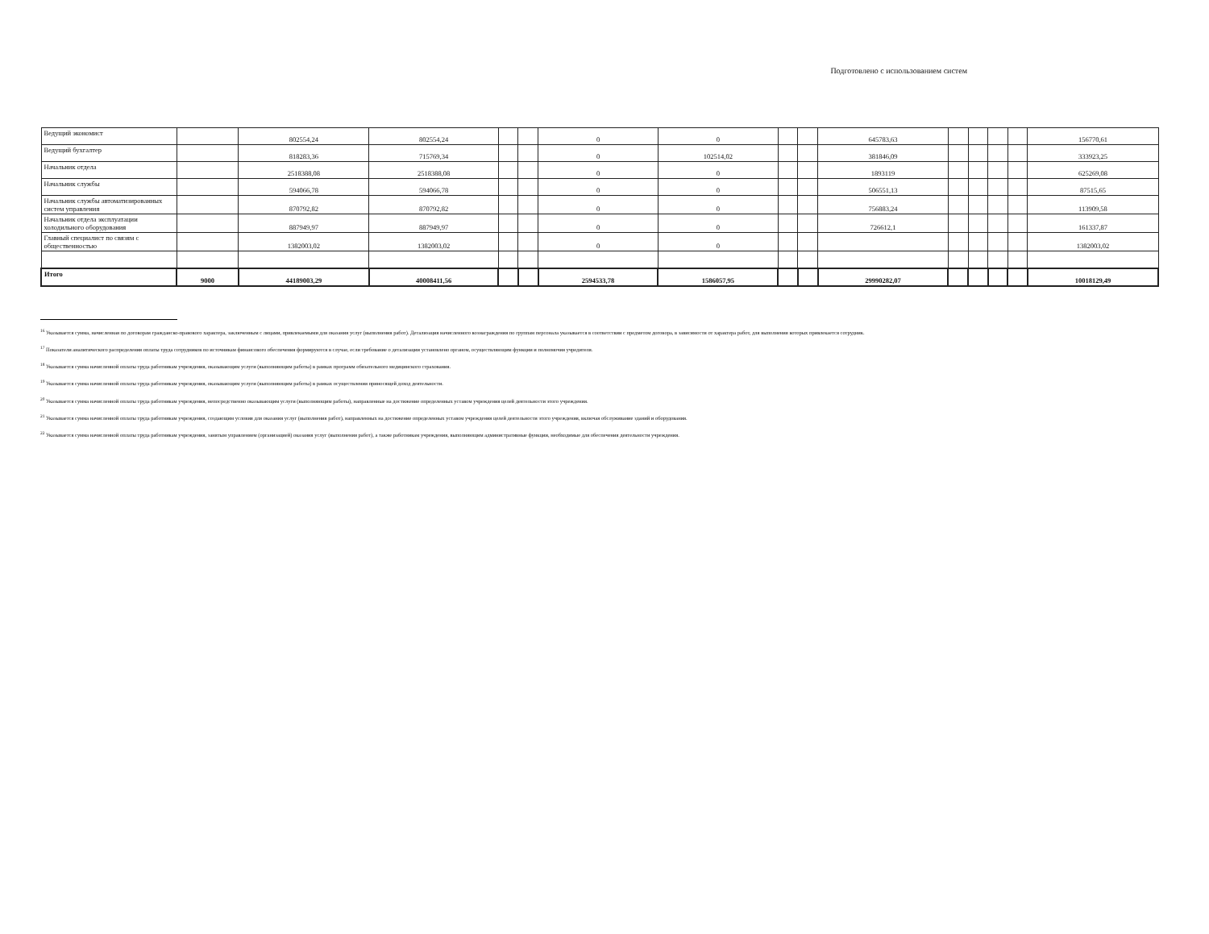Подготовлено с использованием систем
| Ведущий экономист | | 802554,24 | 802554,24 | | | 0 | 0 | | | 645783,63 | | | | | 156770,61 |
| Ведущий бухгалтер | | 818283,36 | 715769,34 | | | 0 | 102514,02 | | | 381846,09 | | | | | 333923,25 |
| Начальник отдела | | 2518388,08 | 2518388,08 | | | 0 | 0 | | | 1893119 | | | | | 625269,08 |
| Начальник службы | | 594066,78 | 594066,78 | | | 0 | 0 | | | 506551,13 | | | | | 87515,65 |
| Начальник службы автоматизированных систем управления | | 870792,82 | 870792,82 | | | 0 | 0 | | | 756883,24 | | | | | 113909,58 |
| Начальник отдела эксплуатации холодильного оборудования | | 887949,97 | 887949,97 | | | 0 | 0 | | | 726612,1 | | | | | 161337,87 |
| Главный специалист по связям с общественностью | | 1382003,02 | 1382003,02 | | | 0 | 0 | | | | | | | | 1382003,02 |
| Итого | 9000 | 44189003,29 | 40008411,56 | | | 2594533,78 | 1586057,95 | | | 29990282,07 | | | | | 10018129,49 |
<sup>16</sup> Указывается сумма, начисленная по договорам гражданско-правового характера, заключенным с лицами, привлекаемыми для оказания услуг (выполнения работ). Детализация начисленного вознаграждения по группам персонала указывается в соответствии с предметом договора, в зависимости от характера работ, для выполнения которых привлекается сотрудник.
<sup>17</sup> Показатели аналитического распределения оплаты труда сотрудников по источникам финансового обеспечения формируются в случае, если требование о детализации установлено органом, осуществляющим функции и полномочия учредителя.
<sup>18</sup> Указывается сумма начисленной оплаты труда работникам учреждения, оказывающим услуги (выполняющим работы) в рамках программ обязательного медицинского страхования.
<sup>19</sup> Указывается сумма начисленной оплаты труда работникам учреждения, оказывающим услуги (выполняющим работы) в рамках осуществления приносящей доход деятельности.
<sup>20</sup> Указывается сумма начисленной оплаты труда работникам учреждения, непосредственно оказывающим услуги (выполняющим работы), направленные на достижение определенных уставом учреждения целей деятельности этого учреждения.
<sup>21</sup> Указывается сумма начисленной оплаты труда работникам учреждения, создающим условия для оказания услуг (выполнения работ), направленных на достижение определенных уставом учреждения целей деятельности этого учреждения, включая обслуживание зданий и оборудования.
<sup>22</sup> Указывается сумма начисленной оплаты труда работникам учреждения, занятым управлением (организацией) оказания услуг (выполнения работ), а также работникам учреждения, выполняющим административные функции, необходимые для обеспечения деятельности учреждения.